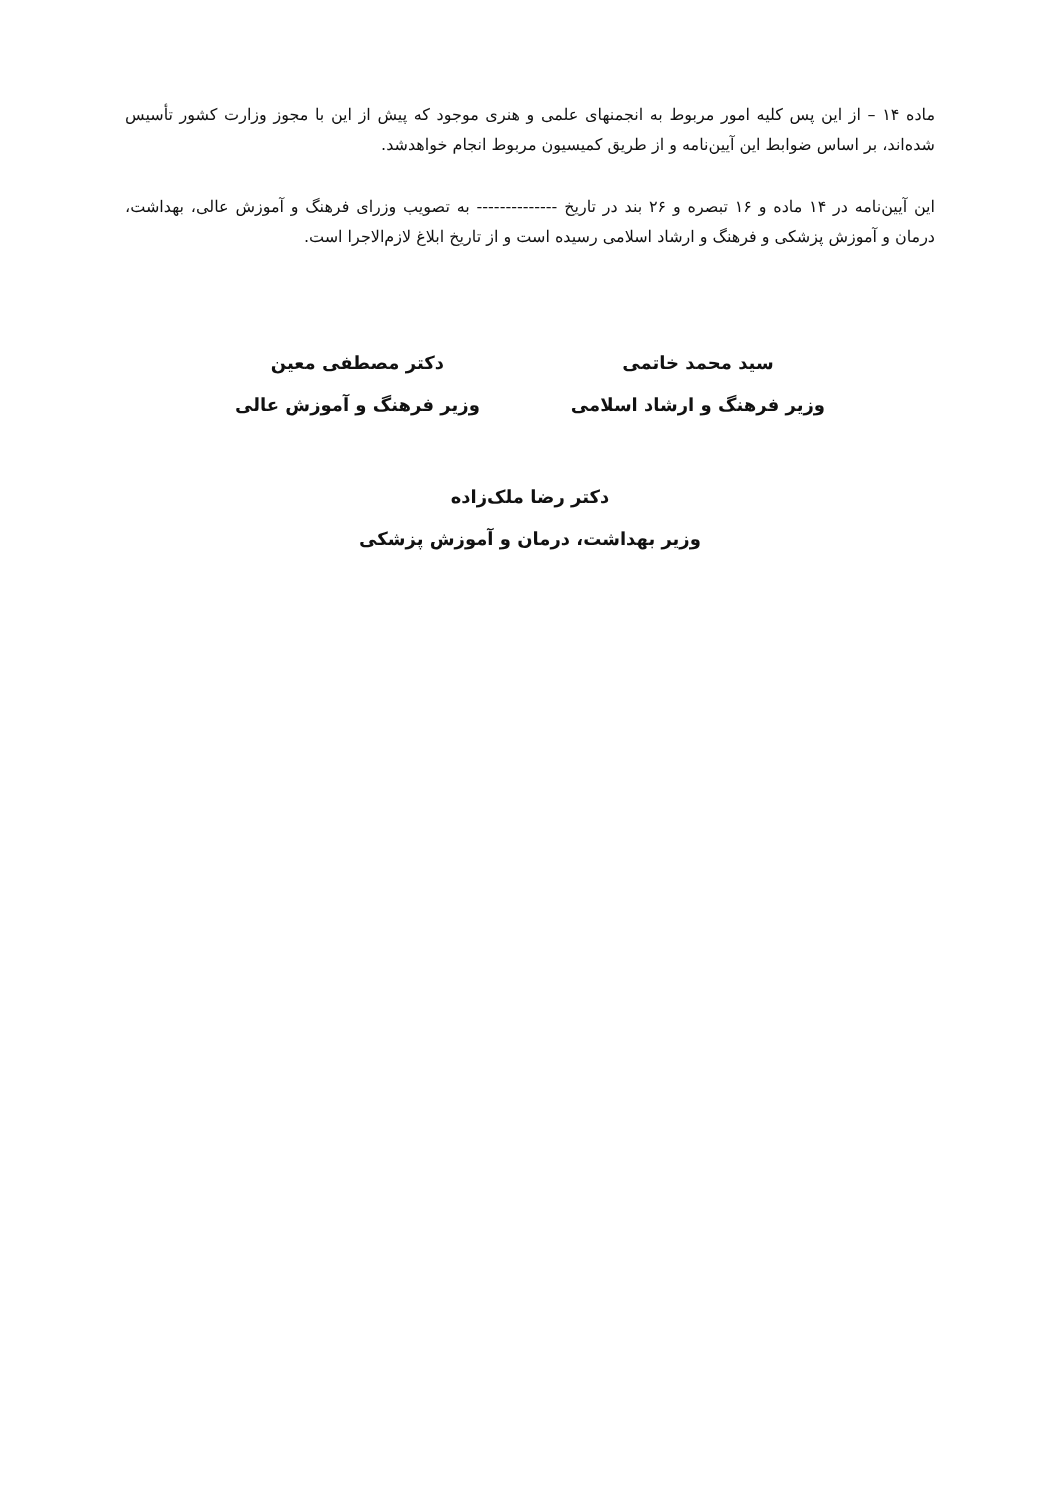ماده ۱۴ – از این پس کلیه امور مربوط به انجمنهای علمی و هنری موجود که پیش از این با مجوز وزارت کشور تأسیس شده‌اند، بر اساس ضوابط این آیین‌نامه و از طریق کمیسیون مربوط انجام خواهدشد.
این آیین‌نامه در ۱۴ ماده و ۱۶ تبصره و ۲۶ بند در تاریخ -------------- به تصویب وزرای فرهنگ و آموزش عالی، بهداشت، درمان و آموزش پزشکی و فرهنگ و ارشاد اسلامی رسیده است و از تاریخ ابلاغ لازم‌الاجرا است.
سید محمد خاتمی
وزیر فرهنگ و ارشاد اسلامی
دکتر مصطفی معین
وزیر فرهنگ و آموزش عالی
دکتر رضا ملک‌زاده
وزیر بهداشت، درمان و آموزش پزشکی